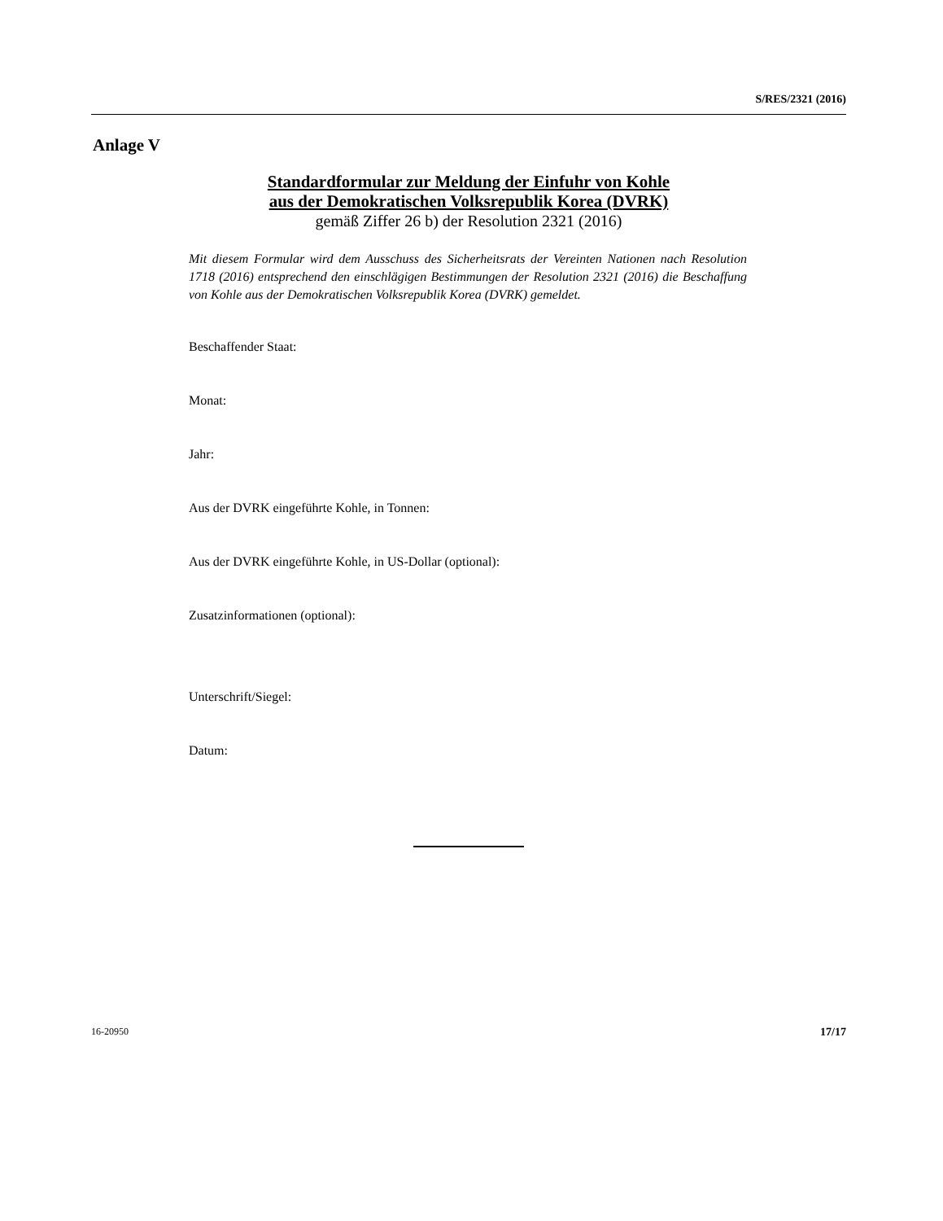S/RES/2321 (2016)
Anlage V
Standardformular zur Meldung der Einfuhr von Kohle
aus der Demokratischen Volksrepublik Korea (DVRK)
gemäß Ziffer 26 b) der Resolution 2321 (2016)
Mit diesem Formular wird dem Ausschuss des Sicherheitsrats der Vereinten Nationen nach Resolution 1718 (2016) entsprechend den einschlägigen Bestimmungen der Resoluti­on 2321 (2016) die Beschaffung von Kohle aus der Demokratischen Volksrepublik Korea (DVRK) gemeldet.
Beschaffender Staat:
Monat:
Jahr:
Aus der DVRK eingeführte Kohle, in Tonnen:
Aus der DVRK eingeführte Kohle, in US-Dollar (optional):
Zusatzinformationen (optional):
Unterschrift/Siegel:
Datum:
16-20950 17/17